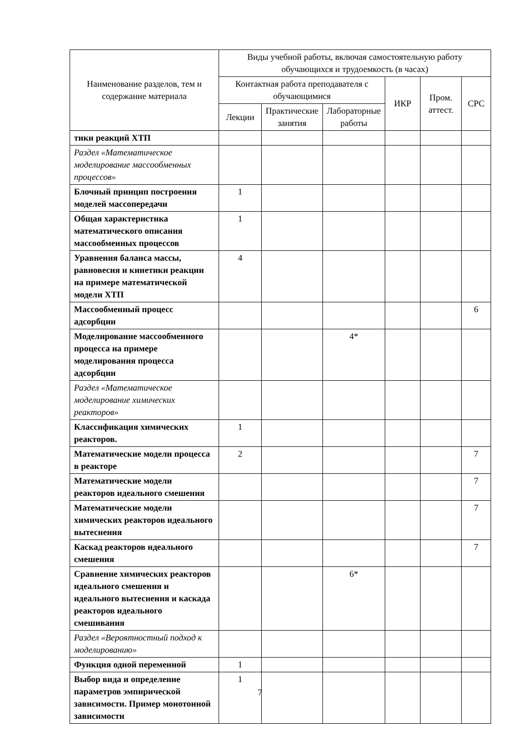| Наименование разделов, тем и содержание материала | Виды учебной работы, включая самостоятельную работу обучающихся и трудоемкость (в часах) | | | | | |
| --- | --- | --- | --- | --- | --- | --- |
| | Контактная работа преподавателя с обучающимися | | | ИКР | Пром. аттест. | СРС |
| | Лекции | Практические занятия | Лабораторные работы | | | |
| тики реакций ХТП | | | | | | |
| Раздел «Математическое моделирование массообменных процессов» | | | | | | |
| Блочный принцип построения моделей массопередачи | 1 | | | | | |
| Общая характеристика математического описания массообменных процессов | 1 | | | | | |
| Уравнения баланса массы, равновесия и кинетики реакции на примере математической модели ХТП | 4 | | | | | |
| Массообменный процесс адсорбции | | | | | | 6 |
| Моделирование массообменного процесса на примере моделирования процесса адсорбции | | | 4* | | | |
| Раздел «Математическое моделирование химических реакторов» | | | | | | |
| Классификация химических реакторов. | 1 | | | | | |
| Математические модели процесса в реакторе | 2 | | | | | 7 |
| Математические модели реакторов идеального смешения | | | | | | 7 |
| Математические модели химических реакторов идеального вытеснения | | | | | | 7 |
| Каскад реакторов идеального смешения | | | | | | 7 |
| Сравнение химических реакторов идеального смешения и идеального вытеснения и каскада реакторов идеального смешивания | | | 6* | | | |
| Раздел «Вероятностный подход к моделированию» | | | | | | |
| Функция одной переменной | 1 | | | | | |
| Выбор вида и определение параметров эмпирической зависимости. Пример монотонной зависимости | 1 | | | | | |
7